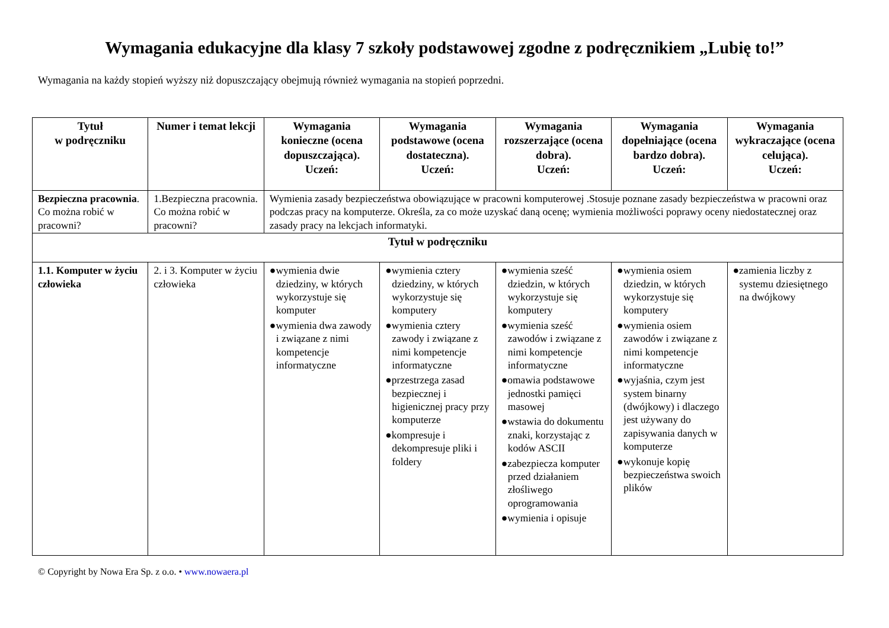Wymagania edukacyjne dla klasy 7 szkoły podstawowej zgodne z podręcznikiem „Lubię to!”
Wymagania na każdy stopień wyższy niż dopuszczający obejmują również wymagania na stopień poprzedni.
| Tytuł w podręczniku | Numer i temat lekcji | Wymagania konieczne (ocena dopuszczająca). Uczeń: | Wymagania podstawowe (ocena dostateczna). Uczeń: | Wymagania rozszerzające (ocena dobra). Uczeń: | Wymagania dopełniające (ocena bardzo dobra). Uczeń: | Wymagania wykraczające (ocena celująca). Uczeń: |
| --- | --- | --- | --- | --- | --- | --- |
| Bezpieczna pracownia . Co można robić w pracowni? | 1.Bezpieczna pracownia. Co można robić w pracowni? | Wymienia zasady bezpieczeństwa obowiązujące w pracowni komputerowej .Stosuje poznane zasady bezpieczeństwa w pracowni oraz podczas pracy na komputerze. Określa, za co może uzyskać daną ocenę; wymienia możliwości poprawy oceny niedostatecznej oraz zasady pracy na lekcjach informatyki. | | | | |
| Tytuł w podręczniku | | | | | | |
| 1.1. Komputer w życiu człowieka | 2. i 3. Komputer w życiu człowieka | ●wymienia dwie dziedziny, w których wykorzystuje się komputer ●wymienia dwa zawody i związane z nimi kompetencje informatyczne | ●wymienia cztery dziedziny, w których wykorzystuje się komputery ●wymienia cztery zawody i związane z nimi kompetencje informatyczne ●przestrzega zasad bezpiecznej i higienicznej pracy przy komputerze ●kompresuje i dekompresuje pliki i foldery | ●wymienia sześć dziedzin, w których wykorzystuje się komputery ●wymienia sześć zawodów i związane z nimi kompetencje informatyczne ●omawia podstawowe jednostki pamięci masowej ●wstawia do dokumentu znaki, korzystając z kodów ASCII ●zabezpiecza komputer przed działaniem złośliwego oprogramowania ●wymienia i opisuje | ●wymienia osiem dziedzin, w których wykorzystuje się komputery ●wymienia osiem zawodów i związane z nimi kompetencje informatyczne ●wyjaśnia, czym jest system binarny (dwójkowy) i dlaczego jest używany do zapisywania danych w komputerze ●wykonuje kopię bezpieczeństwa swoich plików | ●zamienia liczby z systemu dziesiętnego na dwójkowy |
© Copyright by Nowa Era Sp. z o.o. • www.nowaera.pl